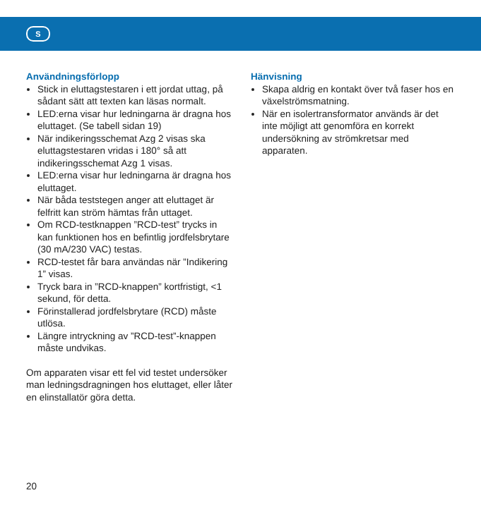S
Användningsförlopp
Stick in eluttagstestaren i ett jordat uttag, på sådant sätt att texten kan läsas normalt.
LED:erna visar hur ledningarna är dragna hos eluttaget. (Se tabell sidan 19)
När indikeringsschemat Azg 2 visas ska eluttagstestaren vridas i 180° så att indikeringsschemat Azg 1 visas.
LED:erna visar hur ledningarna är dragna hos eluttaget.
När båda teststegen anger att eluttaget är felfritt kan ström hämtas från uttaget.
Om RCD-testknappen ”RCD-test” trycks in kan funktionen hos en befintlig jordfelsbrytare (30 mA/230 VAC) testas.
RCD-testet får bara användas när ”Indikering 1” visas.
Tryck bara in ”RCD-knappen” kortfristigt, <1 sekund, för detta.
Förinstallerad jordfelsbrytare (RCD) måste utlösa.
Längre intryckning av ”RCD-test”-knappen måste undvikas.
Om apparaten visar ett fel vid testet undersöker man ledningsdragningen hos eluttaget, eller låter en elinstallatör göra detta.
Hänvisning
Skapa aldrig en kontakt över två faser hos en växelströmsmatning.
När en isolertransformator används är det inte möjligt att genomföra en korrekt undersökning av strömkretsar med apparaten.
20